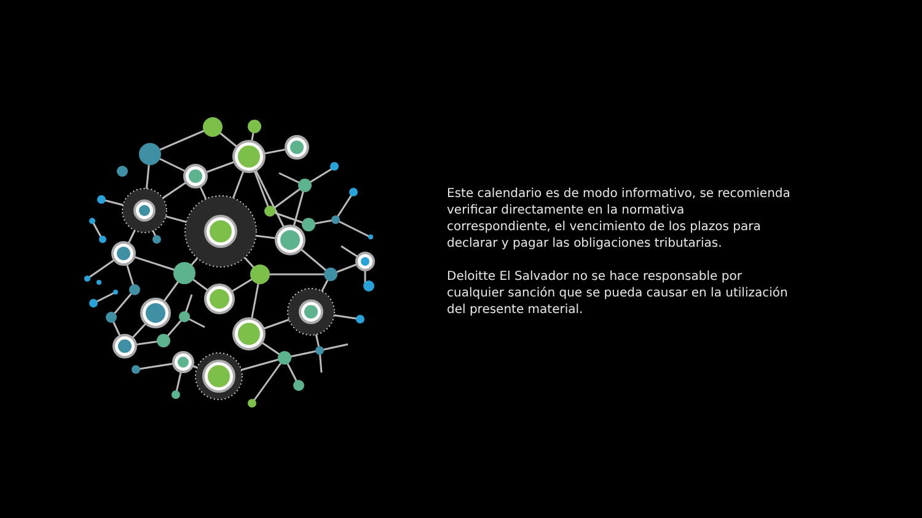Este calendario es de modo informativo, se recomienda verificar directamente en la normativa correspondiente, el vencimiento de los plazos para declarar y pagar las obligaciones tributarias.
Deloitte El Salvador no se hace responsable por cualquier sanción que se pueda causar en la utilización del presente material.